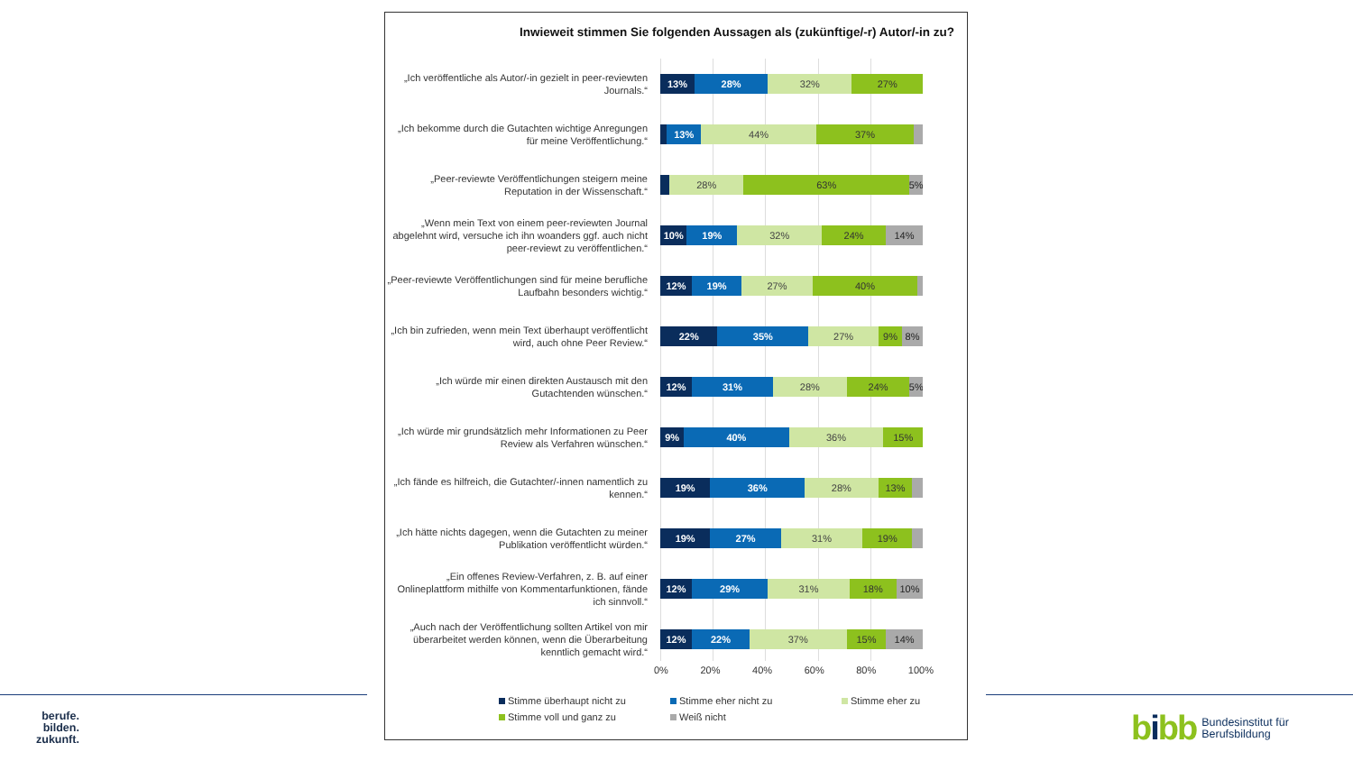Inwieweit stimmen Sie folgenden Aussagen als (zukünftige/-r) Autor/-in zu?
„Ich veröffentliche als Autor/-in gezielt in peer-reviewten Journals.“
13% 28% 32% 27%
„Ich bekomme durch die Gutachten wichtige Anregungen für meine Veröffentlichung.“
13% 44% 37%
„Peer-reviewte Veröffentlichungen steigern meine Reputation in der Wissenschaft.“
28% 63% 5%
„Wenn mein Text von einem peer-reviewten Journal abgelehnt wird, versuche ich ihn woanders ggf. auch nicht peer-reviewt zu veröffentlichen.“
10% 19% 32% 24% 14%
„Peer-reviewte Veröffentlichungen sind für meine berufliche Laufbahn besonders wichtig.“
12% 19% 27% 40%
„Ich bin zufrieden, wenn mein Text überhaupt veröffentlicht wird, auch ohne Peer Review.“
22% 35% 27% 9% 8%
„Ich würde mir einen direkten Austausch mit den Gutachtenden wünschen.“
12% 31% 28% 24% 5%
„Ich würde mir grundsätzlich mehr Informationen zu Peer Review als Verfahren wünschen.“
9% 40% 36% 15%
„Ich fände es hilfreich, die Gutachter/-innen namentlich zu kennen.“
19% 36% 28% 13%
„Ich hätte nichts dagegen, wenn die Gutachten zu meiner Publikation veröffentlicht würden.“
19% 27% 31% 19%
„Ein offenes Review-Verfahren, z. B. auf einer Onlineplattform mithilfe von Kommentarfunktionen, fände ich sinnvoll.“
12% 29% 31% 18% 10%
„Auch nach der Veröffentlichung sollten Artikel von mir überarbeitet werden können, wenn die Überarbeitung kenntlich gemacht wird.“
12% 22% 37% 15% 14%
0% 20% 40% 60% 80% 100%
Stimme überhaupt nicht zu
Stimme eher nicht zu
Stimme eher zu
Stimme voll und ganz zu
Weiß nicht
berufe.
bilden.
zukunft.
bibb
Bundesinstitut für
Berufsbildung